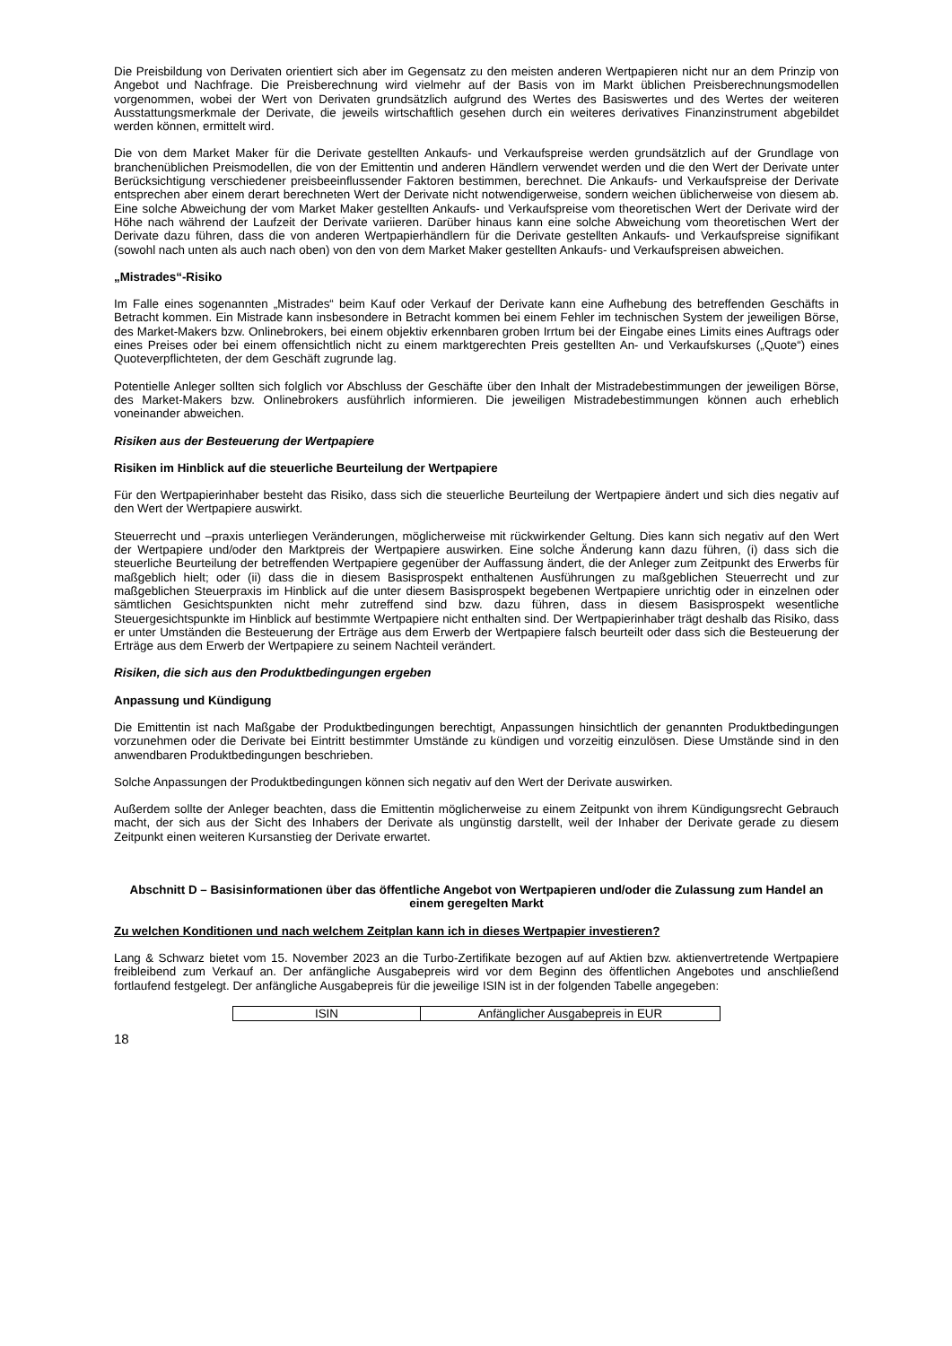Die Preisbildung von Derivaten orientiert sich aber im Gegensatz zu den meisten anderen Wertpapieren nicht nur an dem Prinzip von Angebot und Nachfrage. Die Preisberechnung wird vielmehr auf der Basis von im Markt üblichen Preisberechnungsmodellen vorgenommen, wobei der Wert von Derivaten grundsätzlich aufgrund des Wertes des Basiswertes und des Wertes der weiteren Ausstattungsmerkmale der Derivate, die jeweils wirtschaftlich gesehen durch ein weiteres derivatives Finanzinstrument abgebildet werden können, ermittelt wird.
Die von dem Market Maker für die Derivate gestellten Ankaufs- und Verkaufspreise werden grundsätzlich auf der Grundlage von branchenüblichen Preismodellen, die von der Emittentin und anderen Händlern verwendet werden und die den Wert der Derivate unter Berücksichtigung verschiedener preisbeeinflussender Faktoren bestimmen, berechnet. Die Ankaufs- und Verkaufspreise der Derivate entsprechen aber einem derart berechneten Wert der Derivate nicht notwendigerweise, sondern weichen üblicherweise von diesem ab. Eine solche Abweichung der vom Market Maker gestellten Ankaufs- und Verkaufspreise vom theoretischen Wert der Derivate wird der Höhe nach während der Laufzeit der Derivate variieren. Darüber hinaus kann eine solche Abweichung vom theoretischen Wert der Derivate dazu führen, dass die von anderen Wertpapierhändlern für die Derivate gestellten Ankaufs- und Verkaufspreise signifikant (sowohl nach unten als auch nach oben) von den von dem Market Maker gestellten Ankaufs- und Verkaufspreisen abweichen.
„Mistrades“-Risiko
Im Falle eines sogenannten „Mistrades“ beim Kauf oder Verkauf der Derivate kann eine Aufhebung des betreffenden Geschäfts in Betracht kommen. Ein Mistrade kann insbesondere in Betracht kommen bei einem Fehler im technischen System der jeweiligen Börse, des Market-Makers bzw. Onlinebrokers, bei einem objektiv erkennbaren groben Irrtum bei der Eingabe eines Limits eines Auftrags oder eines Preises oder bei einem offensichtlich nicht zu einem marktgerechten Preis gestellten An- und Verkaufskurses („Quote“) eines Quoteverpflichteten, der dem Geschäft zugrunde lag.
Potentielle Anleger sollten sich folglich vor Abschluss der Geschäfte über den Inhalt der Mistradebestimmungen der jeweiligen Börse, des Market-Makers bzw. Onlinebrokers ausführlich informieren. Die jeweiligen Mistradebestimmungen können auch erheblich voneinander abweichen.
Risiken aus der Besteuerung der Wertpapiere
Risiken im Hinblick auf die steuerliche Beurteilung der Wertpapiere
Für den Wertpapierinhaber besteht das Risiko, dass sich die steuerliche Beurteilung der Wertpapiere ändert und sich dies negativ auf den Wert der Wertpapiere auswirkt.
Steuerrecht und –praxis unterliegen Veränderungen, möglicherweise mit rückwirkender Geltung. Dies kann sich negativ auf den Wert der Wertpapiere und/oder den Marktpreis der Wertpapiere auswirken. Eine solche Änderung kann dazu führen, (i) dass sich die steuerliche Beurteilung der betreffenden Wertpapiere gegenüber der Auffassung ändert, die der Anleger zum Zeitpunkt des Erwerbs für maßgeblich hielt; oder (ii) dass die in diesem Basisprospekt enthaltenen Ausführungen zu maßgeblichen Steuerrecht und zur maßgeblichen Steuerpraxis im Hinblick auf die unter diesem Basisprospekt begebenen Wertpapiere unrichtig oder in einzelnen oder sämtlichen Gesichtspunkten nicht mehr zutreffend sind bzw. dazu führen, dass in diesem Basisprospekt wesentliche Steuergesichtspunkte im Hinblick auf bestimmte Wertpapiere nicht enthalten sind. Der Wertpapierinhaber trägt deshalb das Risiko, dass er unter Umständen die Besteuerung der Erträge aus dem Erwerb der Wertpapiere falsch beurteilt oder dass sich die Besteuerung der Erträge aus dem Erwerb der Wertpapiere zu seinem Nachteil verändert.
Risiken, die sich aus den Produktbedingungen ergeben
Anpassung und Kündigung
Die Emittentin ist nach Maßgabe der Produktbedingungen berechtigt, Anpassungen hinsichtlich der genannten Produktbedingungen vorzunehmen oder die Derivate bei Eintritt bestimmter Umstände zu kündigen und vorzeitig einzulösen. Diese Umstände sind in den anwendbaren Produktbedingungen beschrieben.
Solche Anpassungen der Produktbedingungen können sich negativ auf den Wert der Derivate auswirken.
Außerdem sollte der Anleger beachten, dass die Emittentin möglicherweise zu einem Zeitpunkt von ihrem Kündigungsrecht Gebrauch macht, der sich aus der Sicht des Inhabers der Derivate als ungünstig darstellt, weil der Inhaber der Derivate gerade zu diesem Zeitpunkt einen weiteren Kursanstieg der Derivate erwartet.
Abschnitt D – Basisinformationen über das öffentliche Angebot von Wertpapieren und/oder die Zulassung zum Handel an einem geregelten Markt
Zu welchen Konditionen und nach welchem Zeitplan kann ich in dieses Wertpapier investieren?
Lang & Schwarz bietet vom 15. November 2023 an die Turbo-Zertifikate bezogen auf auf Aktien bzw. aktienvertretende Wertpapiere freibleibend zum Verkauf an. Der anfängliche Ausgabepreis wird vor dem Beginn des öffentlichen Angebotes und anschließend fortlaufend festgelegt. Der anfängliche Ausgabepreis für die jeweilige ISIN ist in der folgenden Tabelle angegeben:
| ISIN | Anfänglicher Ausgabepreis in EUR |
18